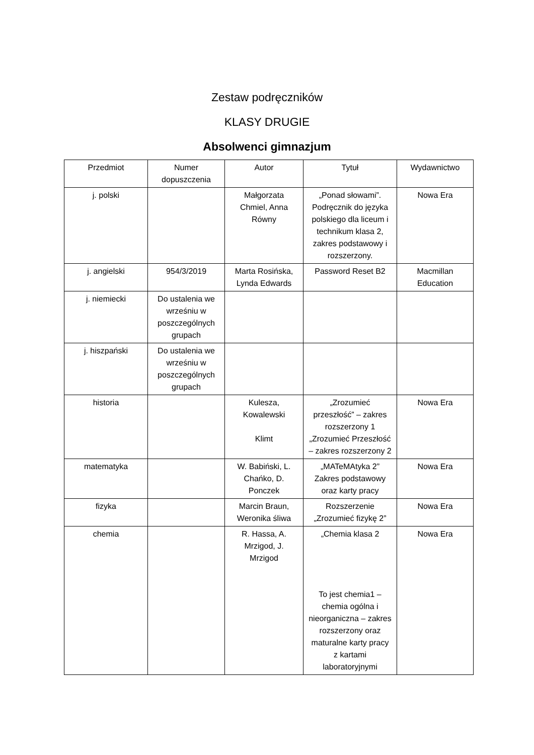Zestaw podręczników
KLASY DRUGIE
Absolwenci gimnazjum
| Przedmiot | Numer dopuszczenia | Autor | Tytuł | Wydawnictwo |
| --- | --- | --- | --- | --- |
| j. polski | | Małgorzata Chmiel, Anna Równy | „Ponad słowami”. Podręcznik do języka polskiego dla liceum i technikum klasa 2, zakres podstawowy i rozszerzony. | Nowa Era |
| j. angielski | 954/3/2019 | Marta Rosińska, Lynda Edwards | Password Reset B2 | Macmillan Education |
| j. niemiecki | Do ustalenia we wrześniu w poszczególnych grupach | | | |
| j. hiszpański | Do ustalenia we wrześniu w poszczególnych grupach | | | |
| historia | | Kulesza, Kowalewski Klimt | „Zrozumieć przeszłość” – zakres rozszerzony 1 „Zrozumieć Przeszłość – zakres rozszerzony 2 | Nowa Era |
| matematyka | | W. Babiński, L. Chańko, D. Ponczek | „MATeMAtyka 2” Zakres podstawowy oraz karty pracy | Nowa Era |
| fizyka | | Marcin Braun, Weronika śliwa | Rozszerzenie „Zrozumieć fizykę 2” | Nowa Era |
| chemia | | R. Hassa, A. Mrzigod, J. Mrzigod | „Chemia klasa 2 To jest chemia1 – chemia ogólna i nieorganiczna – zakres rozszerzony oraz maturalne karty pracy z kartami laboratoryjnymi | Nowa Era |